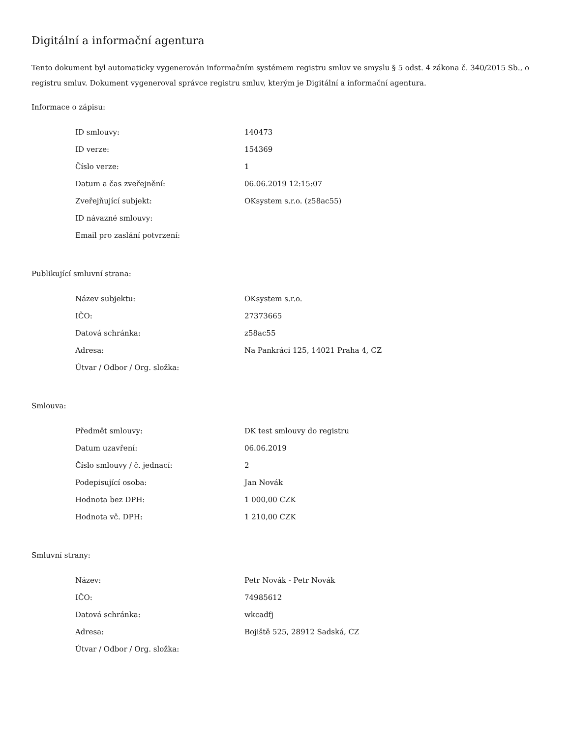Digitální a informační agentura
Tento dokument byl automaticky vygenerován informačním systémem registru smluv ve smyslu § 5 odst. 4 zákona č. 340/2015 Sb., o registru smluv. Dokument vygeneroval správce registru smluv, kterým je Digitální a informační agentura.
Informace o zápisu:
| ID smlouvy: | 140473 |
| ID verze: | 154369 |
| Číslo verze: | 1 |
| Datum a čas zveřejnění: | 06.06.2019 12:15:07 |
| Zveřejňující subjekt: | OKsystem s.r.o. (z58ac55) |
| ID návazné smlouvy: | |
| Email pro zaslání potvrzení: | |
Publikující smluvní strana:
| Název subjektu: | OKsystem s.r.o. |
| IČO: | 27373665 |
| Datová schránka: | z58ac55 |
| Adresa: | Na Pankráci 125, 14021 Praha 4, CZ |
| Útvar / Odbor / Org. složka: | |
Smlouva:
| Předmět smlouvy: | DK test smlouvy do registru |
| Datum uzavření: | 06.06.2019 |
| Číslo smlouvy / č. jednací: | 2 |
| Podepisující osoba: | Jan Novák |
| Hodnota bez DPH: | 1 000,00 CZK |
| Hodnota vč. DPH: | 1 210,00 CZK |
Smluvní strany:
| Název: | Petr Novák - Petr Novák |
| IČO: | 74985612 |
| Datová schránka: | wkcadfj |
| Adresa: | Bojiště 525, 28912 Sadská, CZ |
| Útvar / Odbor / Org. složka: | |